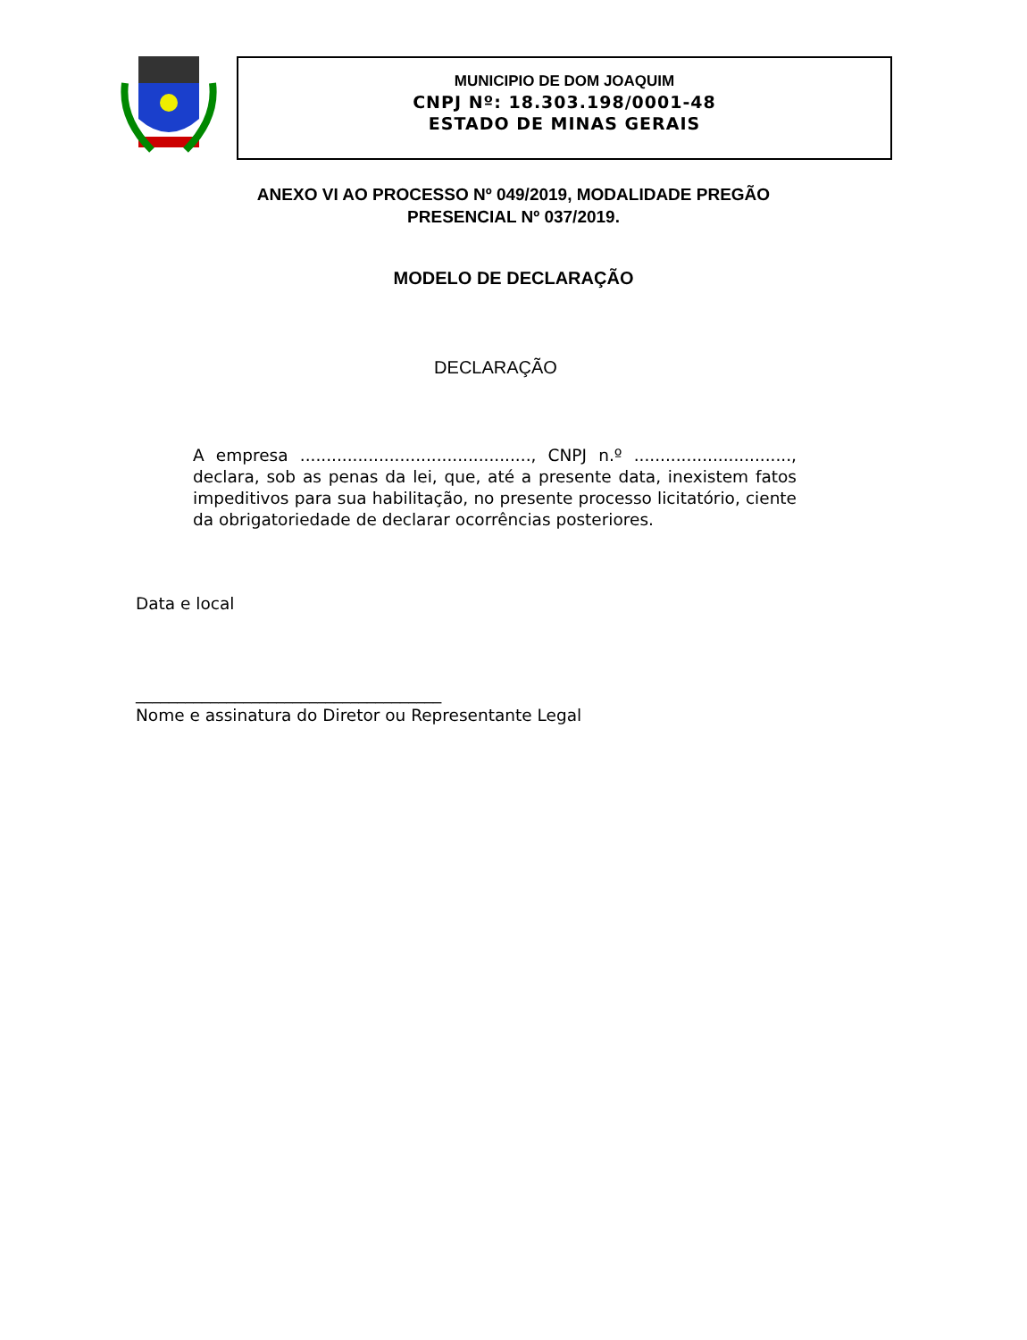MUNICIPIO DE DOM JOAQUIM
CNPJ Nº: 18.303.198/0001-48
ESTADO DE MINAS GERAIS
ANEXO VI AO PROCESSO Nº 049/2019, MODALIDADE PREGÃO PRESENCIAL Nº 037/2019.
MODELO DE DECLARAÇÃO
DECLARAÇÃO
A empresa ............................................, CNPJ n.º .............................., declara, sob as penas da lei, que, até a presente data, inexistem fatos impeditivos para sua habilitação, no presente processo licitatório, ciente da obrigatoriedade de declarar ocorrências posteriores.
Data e local
_____________________________________
Nome e assinatura do Diretor ou Representante Legal